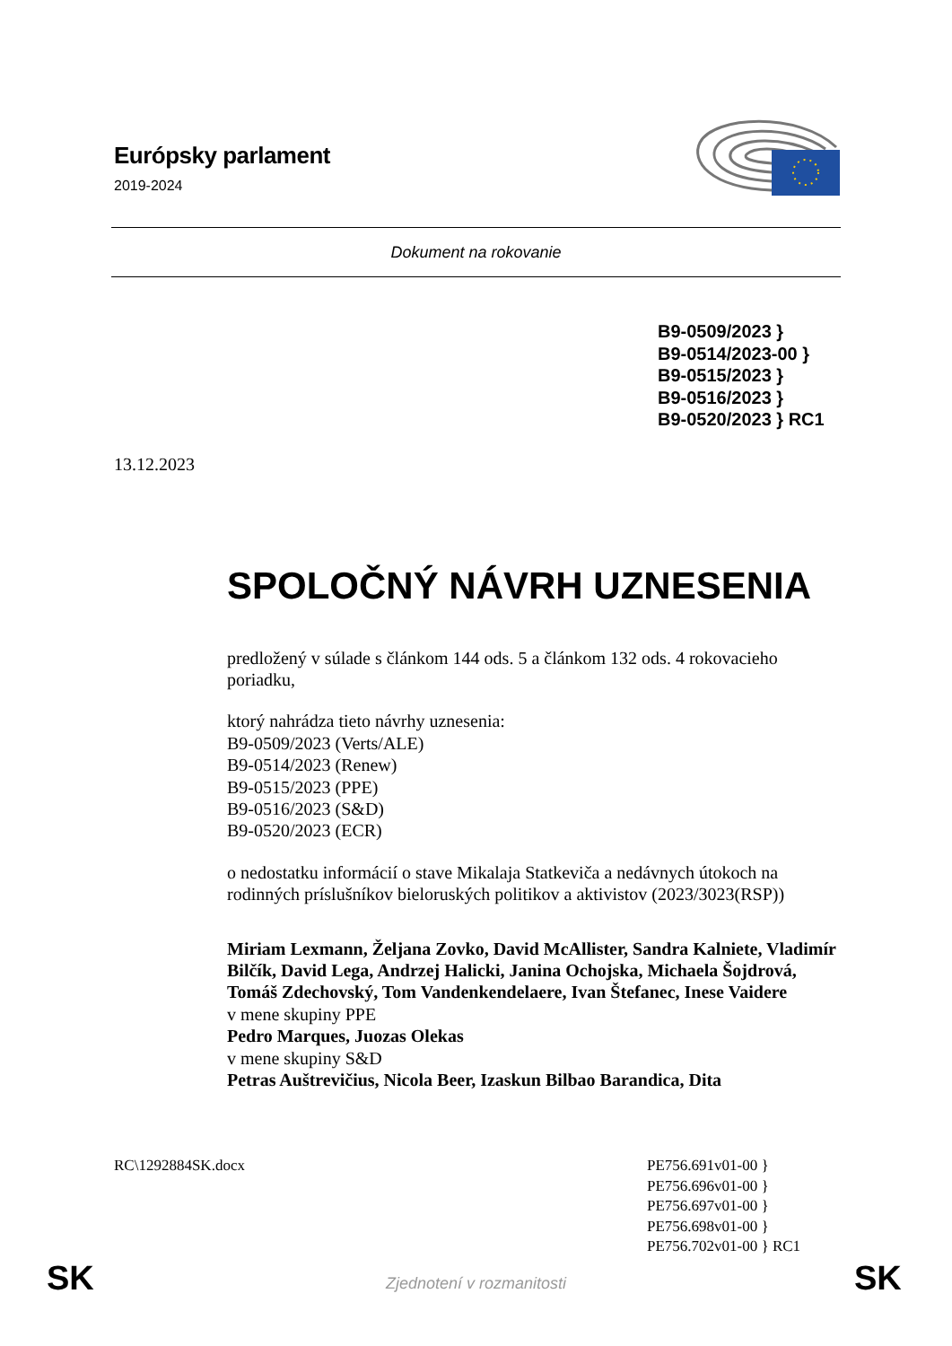Európsky parlament
2019-2024
Dokument na rokovanie
B9-0509/2023 }
B9-0514/2023-00 }
B9-0515/2023 }
B9-0516/2023 }
B9-0520/2023 } RC1
13.12.2023
SPOLOČNÝ NÁVRH UZNESENIA
predložený v súlade s článkom 144 ods. 5 a článkom 132 ods. 4 rokovacieho poriadku,
ktorý nahrádza tieto návrhy uznesenia:
B9-0509/2023 (Verts/ALE)
B9-0514/2023 (Renew)
B9-0515/2023 (PPE)
B9-0516/2023 (S&D)
B9-0520/2023 (ECR)
o nedostatku informácií o stave Mikalaja Statkeviča a nedávnych útokoch na rodinných príslušníkov bieloruských politikov a aktivistov (2023/3023(RSP))
Miriam Lexmann, Željana Zovko, David McAllister, Sandra Kalniete, Vladimír Bilčík, David Lega, Andrzej Halicki, Janina Ochojska, Michaela Šojdrová, Tomáš Zdechovský, Tom Vandenkendelaere, Ivan Štefanec, Inese Vaidere
v mene skupiny PPE
Pedro Marques, Juozas Olekas
v mene skupiny S&D
Petras Auštrevičius, Nicola Beer, Izaskun Bilbao Barandica, Dita
RC\1292884SK.docx PE756.691v01-00 }
PE756.696v01-00 }
PE756.697v01-00 }
PE756.698v01-00 }
PE756.702v01-00 } RC1
SK Zjednotení v rozmanitosti SK